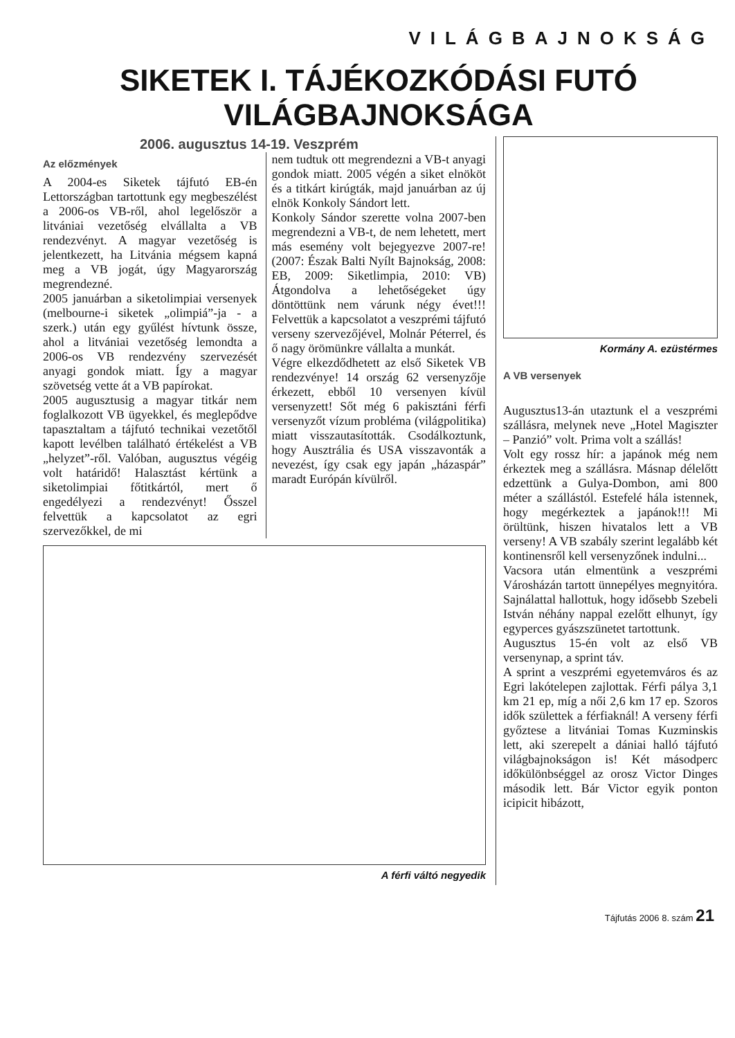VILÁGBAJNOKSÁG
SIKETEK I. TÁJÉKOZKÓDÁSI FUTÓ VILÁGBAJNOKSÁGA
2006. augusztus 14-19. Veszprém
Az előzmények
A 2004-es Siketek tájfutó EB-én Lettországban tartottunk egy megbeszélést a 2006-os VB-ről, ahol legelőször a litvániai vezetőség elvállalta a VB rendezvényt. A magyar vezetőség is jelentkezett, ha Litvánia mégsem kapná meg a VB jogát, úgy Magyarország megrendezné.
2005 januárban a siketolimpiai versenyek (melbourne-i siketek „olimpiá”-ja - a szerk.) után egy gyűlést hívtunk össze, ahol a litvániai vezetőség lemondta a 2006-os VB rendezvény szervezését anyagi gondok miatt. Így a magyar szövetség vette át a VB papírokat.
2005 augusztusig a magyar titkár nem foglalkozott VB ügyekkel, és meglepődve tapasztaltam a tájfutó technikai vezetőtől kapott levélben található értékelést a VB „helyzet”-ről. Valóban, augusztus végéig volt határidő! Halasztást kértünk a siketolimpiai főtitkártól, mert ő engedélyezi a rendezvényt! Ősszel felvettük a kapcsolatot az egri szervezőkkel, de mi
nem tudtuk ott megrendezni a VB-t anyagi gondok miatt. 2005 végén a siket elnököt és a titkárt kirúgták, majd januárban az új elnök Konkoly Sándort lett.
Konkoly Sándor szerette volna 2007-ben megrendezni a VB-t, de nem lehetett, mert más esemény volt bejegyezve 2007-re! (2007: Észak Balti Nyílt Bajnokság, 2008: EB, 2009: Siketlimpia, 2010: VB) Átgondolva a lehetőségeket úgy döntöttünk nem várunk négy évet!!! Felvettük a kapcsolatot a veszprémi tájfutó verseny szervezőjével, Molnár Péterrel, és ő nagy örömünkre vállalta a munkát.
Végre elkezdődhetett az első Siketek VB rendezvénye! 14 ország 62 versenyzője érkezett, ebből 10 versenyen kívül versenyzett! Sőt még 6 pakisztáni férfi versenyzőt vízum probléma (világpolitika) miatt visszautasították. Csodálkoztunk, hogy Ausztrália és USA visszavonták a nevezést, így csak egy japán „házaspár” maradt Európán kívülről.
A férfi váltó negyedik
Kormány A. ezüstérmes
A VB versenyek
Augusztus13-án utaztunk el a veszprémi szállásra, melynek neve „Hotel Magiszter – Panzió” volt. Prima volt a szállás!
Volt egy rossz hír: a japánok még nem érkeztek meg a szállásra. Másnap délelőtt edzettünk a Gulya-Dombon, ami 800 méter a szállástól. Estefelé hála istennek, hogy megérkeztek a japánok!!! Mi örültünk, hiszen hivatalos lett a VB verseny! A VB szabály szerint legalább két kontinensről kell versenyzőnek indulni...
Vacsora után elmentünk a veszprémi Városházán tartott ünnepélyes megnyitóra. Sajnálattal hallottuk, hogy idősebb Szebeli István néhány nappal ezelőtt elhunyt, így egyperces gyászszünetet tartottunk.
Augusztus 15-én volt az első VB versenynap, a sprint táv.
A sprint a veszprémi egyetemváros és az Egri lakótelepen zajlottak. Férfi pálya 3,1 km 21 ep, míg a női 2,6 km 17 ep. Szoros idők születtek a férfiaknál! A verseny férfi győztese a litvániai Tomas Kuzminskis lett, aki szerepelt a dániai halló tájfutó világbajnokságon is! Két másodperc időkülönbséggel az orosz Victor Dinges második lett. Bár Victor egyik ponton icipicit hibázott,
Tájfutás 2006 8. szám 21